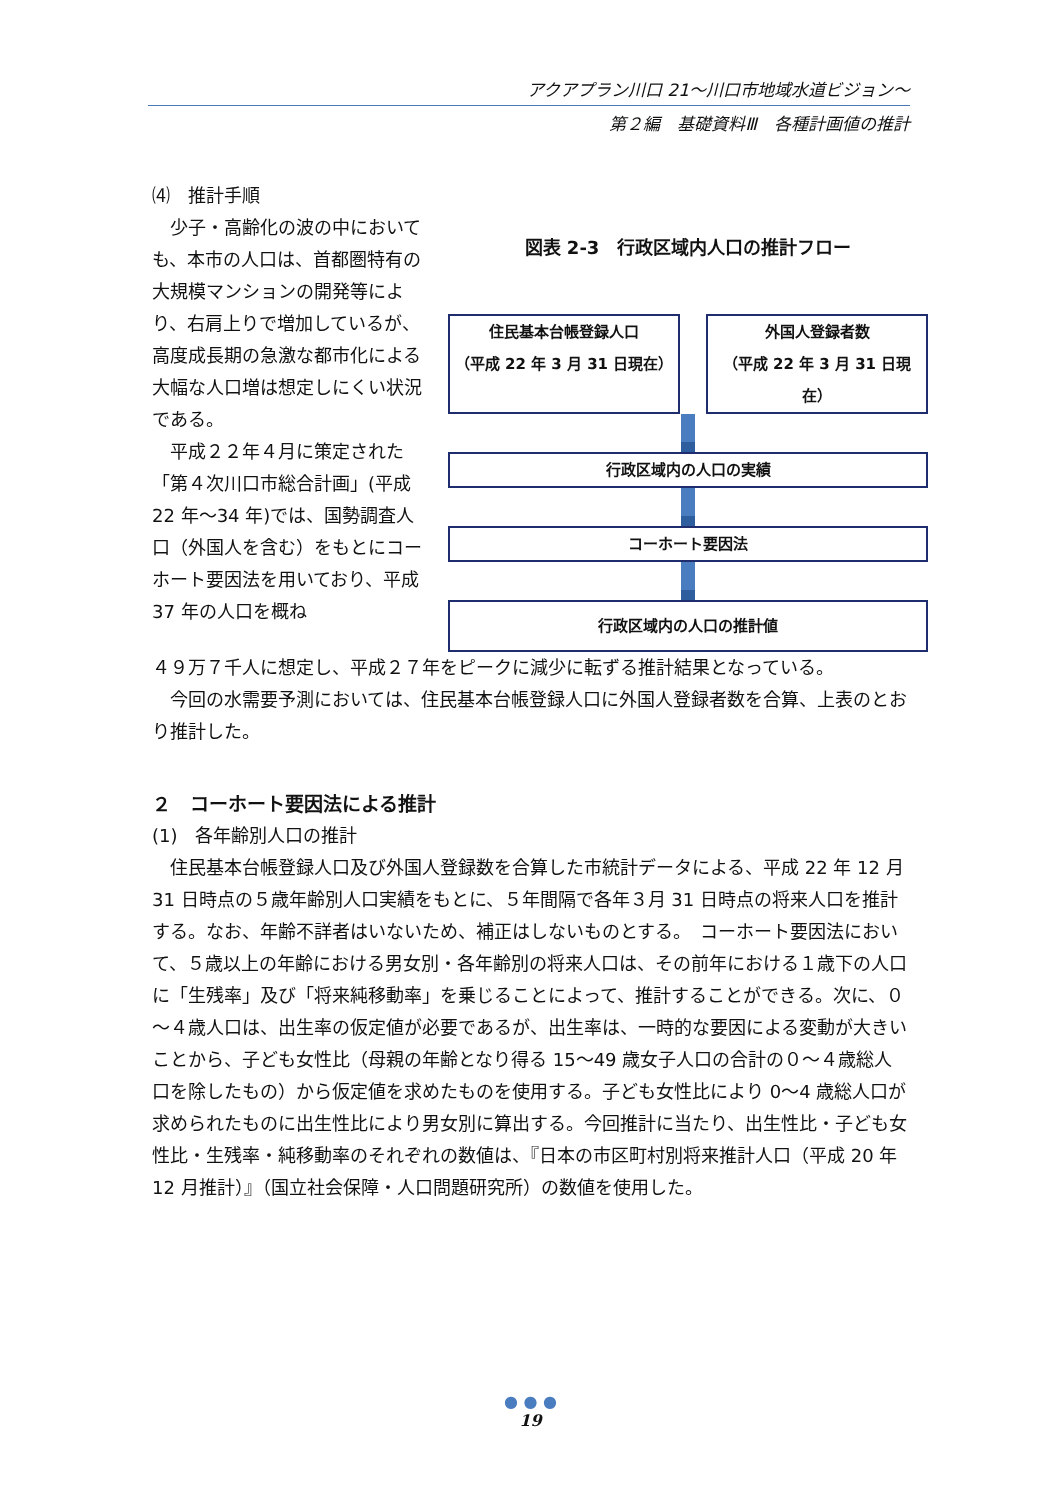アクアプラン川口 21～川口市地域水道ビジョン～
第２編　基礎資料Ⅲ　各種計画値の推計
⑷　推計手順
図表 2-3　行政区域内人口の推計フロー
住民基本台帳登録人口
（平成 22 年 3 月 31 日現在）
外国人登録者数
（平成 22 年 3 月 31 日現在）
行政区域内の人口の実績
コーホート要因法
行政区域内の人口の推計値
　少子・高齢化の波の中においても、本市の人口は、首都圏特有の大規模マンションの開発等により、右肩上りで増加しているが、高度成長期の急激な都市化による大幅な人口増は想定しにくい状況である。
　平成２２年４月に策定された「第４次川口市総合計画」(平成 22 年～34 年)では、国勢調査人口（外国人を含む）をもとにコーホート要因法を用いており、平成 37 年の人口を概ね
４９万７千人に想定し、平成２７年をピークに減少に転ずる推計結果となっている。
　今回の水需要予測においては、住民基本台帳登録人口に外国人登録者数を合算、上表のとおり推計した。
２　コーホート要因法による推計
(1)　各年齢別人口の推計
　住民基本台帳登録人口及び外国人登録数を合算した市統計データによる、平成 22 年 12 月 31 日時点の５歳年齢別人口実績をもとに、５年間隔で各年３月 31 日時点の将来人口を推計する。なお、年齢不詳者はいないため、補正はしないものとする。　コーホート要因法において、５歳以上の年齢における男女別・各年齢別の将来人口は、その前年における１歳下の人口に「生残率」及び「将来純移動率」を乗じることによって、推計することができる。次に、０～４歳人口は、出生率の仮定値が必要であるが、出生率は、一時的な要因による変動が大きいことから、子ども女性比（母親の年齢となり得る 15～49 歳女子人口の合計の０～４歳総人口を除したもの）から仮定値を求めたものを使用する。子ども女性比により 0～4 歳総人口が求められたものに出生性比により男女別に算出する。今回推計に当たり、出生性比・子ども女性比・生残率・純移動率のそれぞれの数値は、『日本の市区町村別将来推計人口（平成 20 年 12 月推計）』（国立社会保障・人口問題研究所）の数値を使用した。
● ● ●
19